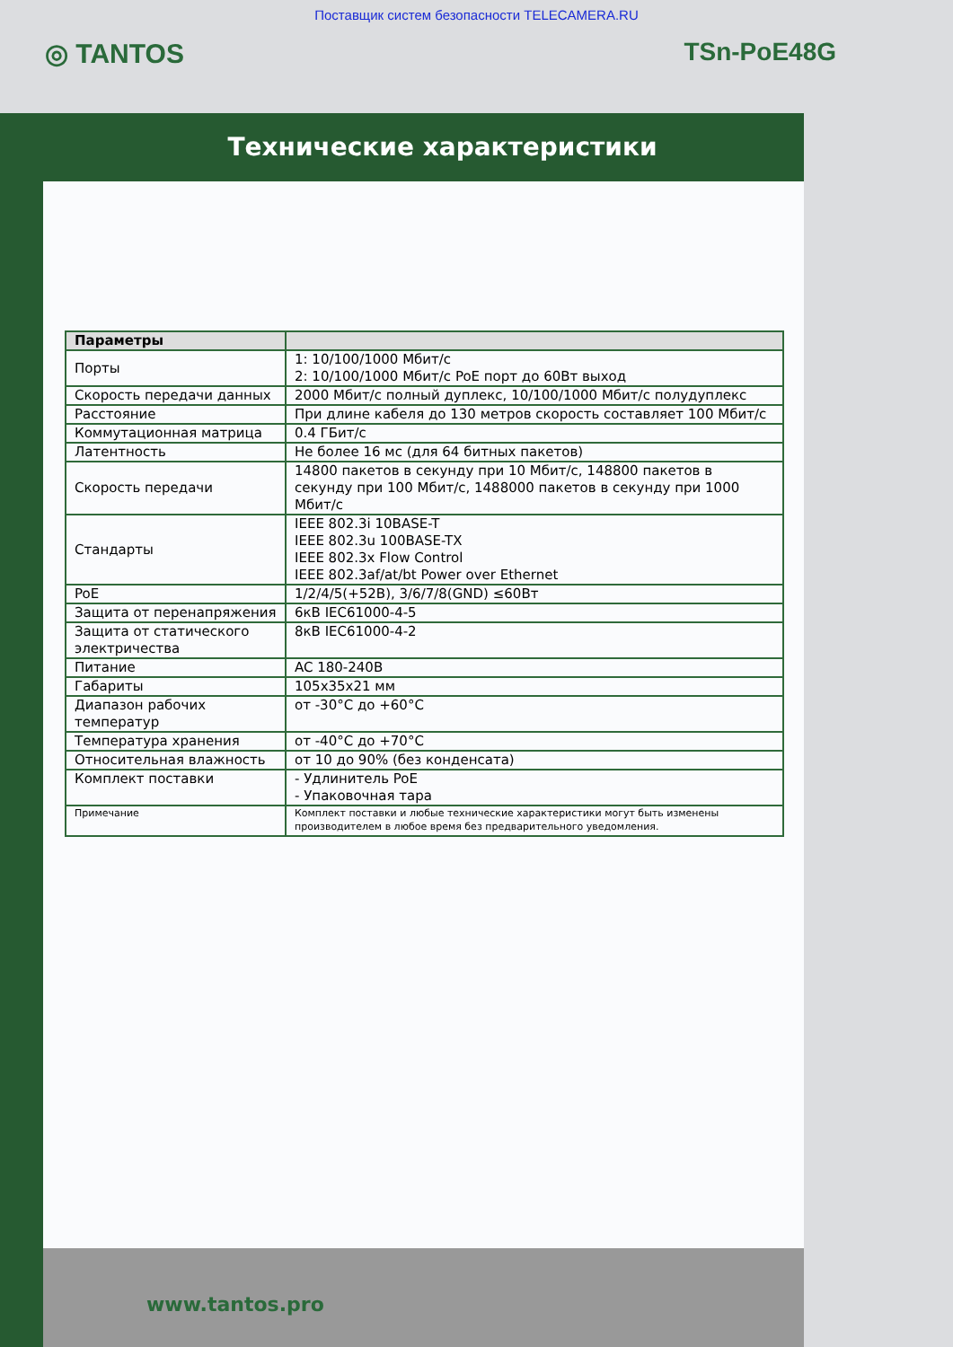Поставщик систем безопасности TELECAMERA.RU
◎ TANTOS TSn-PoE48G
Технические характеристики
| Параметры | |
| --- | --- |
| Порты | 1: 10/100/1000 Мбит/с 2: 10/100/1000 Мбит/с PoE порт до 60Вт выход |
| Скорость передачи данных | 2000 Мбит/с полный дуплекс, 10/100/1000 Мбит/с полудуплекс |
| Расстояние | При длине кабеля до 130 метров скорость составляет 100 Мбит/с |
| Коммутационная матрица | 0.4 ГБит/с |
| Латентность | Не более 16 мс (для 64 битных пакетов) |
| Скорость передачи | 14800 пакетов в секунду при 10 Мбит/с, 148800 пакетов в секунду при 100 Мбит/с, 1488000 пакетов в секунду при 1000 Мбит/с |
| Стандарты | IEEE 802.3i 10BASE-T IEEE 802.3u 100BASE-TX IEEE 802.3x Flow Control IEEE 802.3af/at/bt Power over Ethernet |
| PoE | 1/2/4/5(+52В), 3/6/7/8(GND) ≤60Вт |
| Защита от перенапряжения | 6кВ IEC61000-4-5 |
| Защита от статического электричества | 8кВ IEC61000-4-2 |
| Питание | AC 180-240В |
| Габариты | 105x35x21 мм |
| Диапазон рабочих температур | от -30°C до +60°C |
| Температура хранения | от -40°C до +70°C |
| Относительная влажность | от 10 до 90% (без конденсата) |
| Комплект поставки | - Удлинитель PoE - Упаковочная тара |
| Примечание | Комплект поставки и любые технические характеристики могут быть изменены производителем в любое время без предварительного уведомления. |
www.tantos.pro